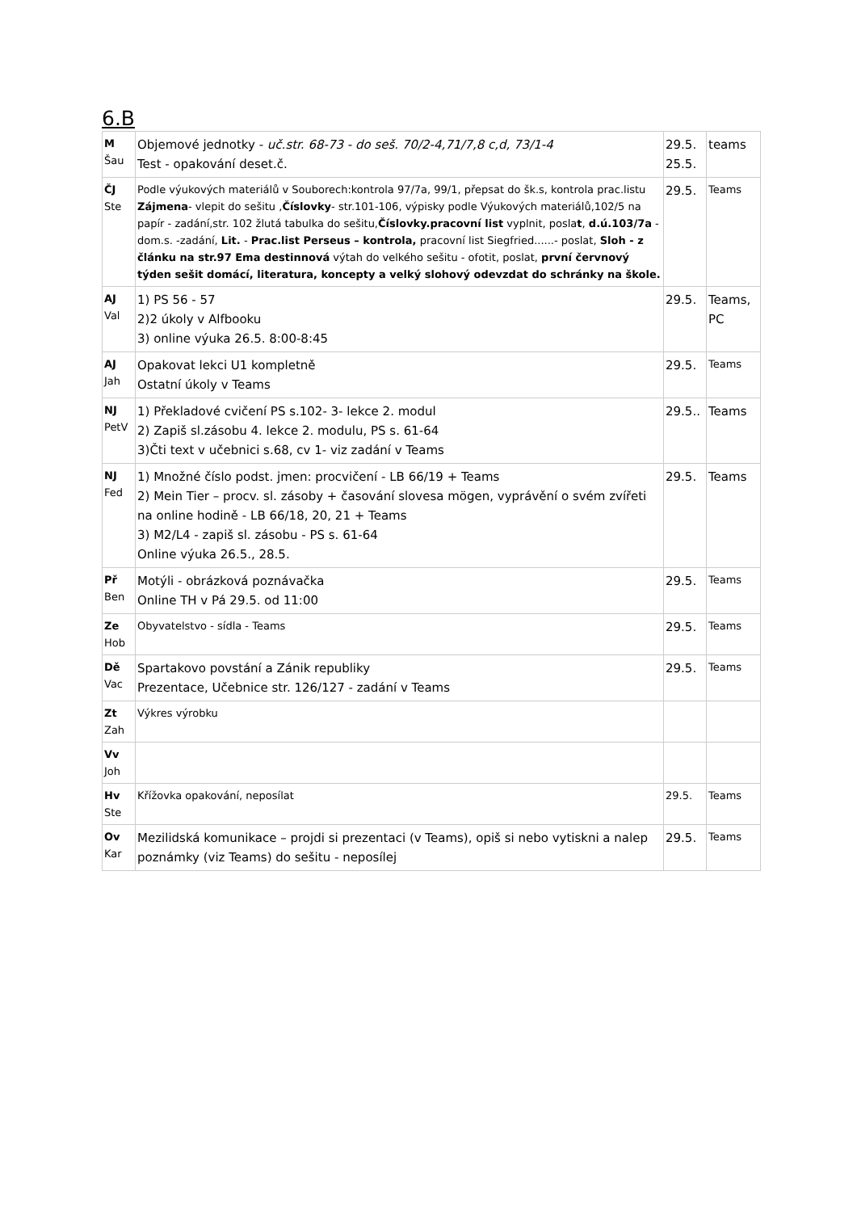6.B
| M Šau | Objemové jednotky - uč.str. 68-73 - do seš. 70/2-4,71/7,8 c,d, 73/1-4 Test - opakování deset.č. | 29.5. 25.5. | teams |
| ČJ Ste | Podle výukových materiálů v Souborech:kontrola 97/7a, 99/1, přepsat do šk.s, kontrola prac.listu Zájmena - vlepit do sešitu , Číslovky - str.101-106, výpisky podle Výukových materiálů,102/5 na papír - zadání,str. 102 žlutá tabulka do sešitu, Číslovky.pracovní list vyplnit, posla t , d.ú.103/7a - dom.s. -zadání, Lit. - Prac.list Perseus – kontrola, pracovní list Siegfried......- poslat, Sloh - z článku na str.97 Ema destinnová výtah do velkého sešitu - ofotit, poslat, první červnový týden sešit domácí, literatura, koncepty a velký slohový odevzdat do schránky na škole. | 29.5. | Teams |
| AJ Val | 1) PS 56 - 57 2)2 úkoly v Alfbooku 3) online výuka 26.5. 8:00-8:45 | 29.5. | Teams, PC |
| AJ Jah | Opakovat lekci U1 kompletně Ostatní úkoly v Teams | 29.5. | Teams |
| NJ PetV | 1) Překladové cvičení PS s.102- 3- lekce 2. modul 2) Zapiš sl.zásobu 4. lekce 2. modulu, PS s. 61-64 3)Čti text v učebnici s.68, cv 1- viz zadání v Teams | 29.5.. | Teams |
| NJ Fed | 1) Množné číslo podst. jmen: procvičení - LB 66/19 + Teams 2) Mein Tier – procv. sl. zásoby + časování slovesa mögen, vyprávění o svém zvířeti na online hodině - LB 66/18, 20, 21 + Teams 3) M2/L4 - zapiš sl. zásobu - PS s. 61-64 Online výuka 26.5., 28.5. | 29.5. | Teams |
| Př Ben | Motýli - obrázková poznávačka Online TH v Pá 29.5. od 11:00 | 29.5. | Teams |
| Ze Hob | Obyvatelstvo - sídla - Teams | 29.5. | Teams |
| Dě Vac | Spartakovo povstání a Zánik republiky Prezentace, Učebnice str. 126/127 - zadání v Teams | 29.5. | Teams |
| Zt Zah | Výkres výrobku | | |
| Vv Joh | | | |
| Hv Ste | Křížovka opakování, neposílat | 29.5. | Teams |
| Ov Kar | Mezilidská komunikace – projdi si prezentaci (v Teams), opiš si nebo vytiskni a nalep poznámky (viz Teams) do sešitu - neposílej | 29.5. | Teams |